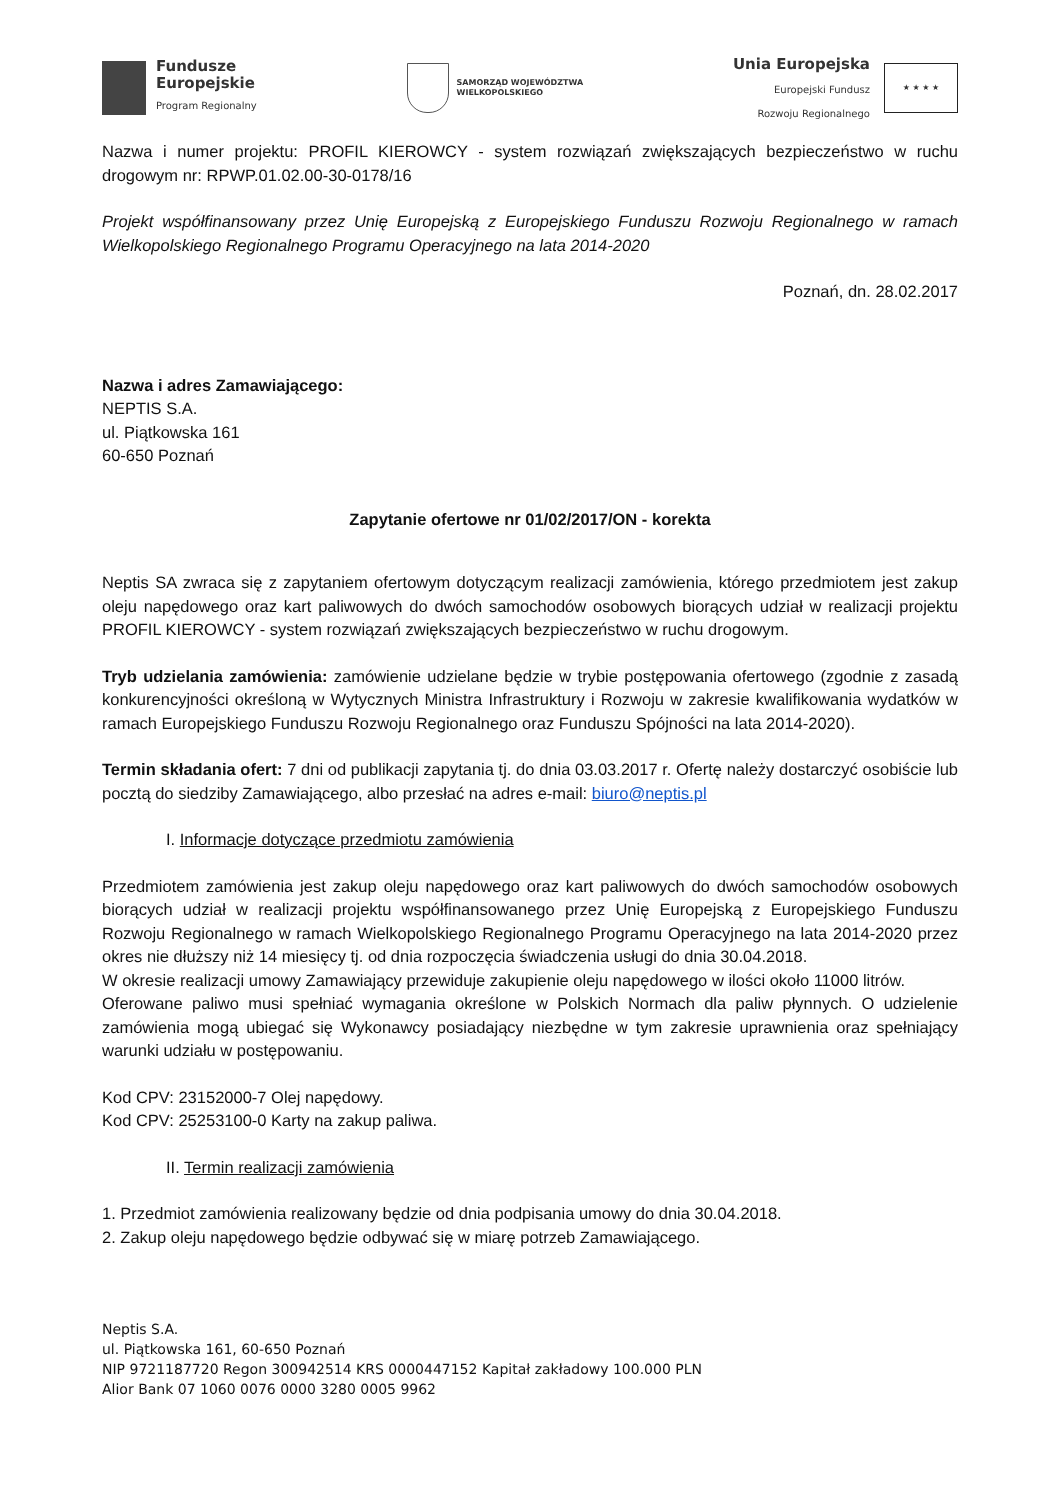Fundusze
Europejskie
Program Regionalny
SAMORZĄD WOJEWÓDZTWA
WIELKOPOLSKIEGO
Unia Europejska
Europejski Fundusz
Rozwoju Regionalnego
★ ★ ★ ★
Nazwa i numer projektu: PROFIL KIEROWCY - system rozwiązań zwiększających bezpieczeństwo w ruchu drogowym nr: RPWP.01.02.00-30-0178/16
Projekt współfinansowany przez Unię Europejską z Europejskiego Funduszu Rozwoju Regionalnego w ramach Wielkopolskiego Regionalnego Programu Operacyjnego na lata 2014-2020
Poznań, dn. 28.02.2017
Nazwa i adres Zamawiającego:
NEPTIS S.A.
ul. Piątkowska 161
60-650 Poznań
Zapytanie ofertowe nr 01/02/2017/ON - korekta
Neptis SA zwraca się z zapytaniem ofertowym dotyczącym realizacji zamówienia, którego przedmiotem jest zakup oleju napędowego oraz kart paliwowych do dwóch samochodów osobowych biorących udział w realizacji projektu PROFIL KIEROWCY - system rozwiązań zwiększających bezpieczeństwo w ruchu drogowym.
Tryb udzielania zamówienia: zamówienie udzielane będzie w trybie postępowania ofertowego (zgodnie z zasadą konkurencyjności określoną w Wytycznych Ministra Infrastruktury i Rozwoju w zakresie kwalifikowania wydatków w ramach Europejskiego Funduszu Rozwoju Regionalnego oraz Funduszu Spójności na lata 2014-2020).
Termin składania ofert: 7 dni od publikacji zapytania tj. do dnia 03.03.2017 r. Ofertę należy dostarczyć osobiście lub pocztą do siedziby Zamawiającego, albo przesłać na adres e-mail: biuro@neptis.pl
I. Informacje dotyczące przedmiotu zamówienia
Przedmiotem zamówienia jest zakup oleju napędowego oraz kart paliwowych do dwóch samochodów osobowych biorących udział w realizacji projektu współfinansowanego przez Unię Europejską z Europejskiego Funduszu Rozwoju Regionalnego w ramach Wielkopolskiego Regionalnego Programu Operacyjnego na lata 2014-2020 przez okres nie dłuższy niż 14 miesięcy tj. od dnia rozpoczęcia świadczenia usługi do dnia 30.04.2018.
W okresie realizacji umowy Zamawiający przewiduje zakupienie oleju napędowego w ilości około 11000 litrów.
Oferowane paliwo musi spełniać wymagania określone w Polskich Normach dla paliw płynnych. O udzielenie zamówienia mogą ubiegać się Wykonawcy posiadający niezbędne w tym zakresie uprawnienia oraz spełniający warunki udziału w postępowaniu.
Kod CPV: 23152000-7 Olej napędowy.
Kod CPV: 25253100-0 Karty na zakup paliwa.
II. Termin realizacji zamówienia
1. Przedmiot zamówienia realizowany będzie od dnia podpisania umowy do dnia 30.04.2018.
2. Zakup oleju napędowego będzie odbywać się w miarę potrzeb Zamawiającego.
Neptis S.A.
ul. Piątkowska 161, 60-650 Poznań
NIP 9721187720 Regon 300942514 KRS 0000447152 Kapitał zakładowy 100.000 PLN
Alior Bank 07 1060 0076 0000 3280 0005 9962